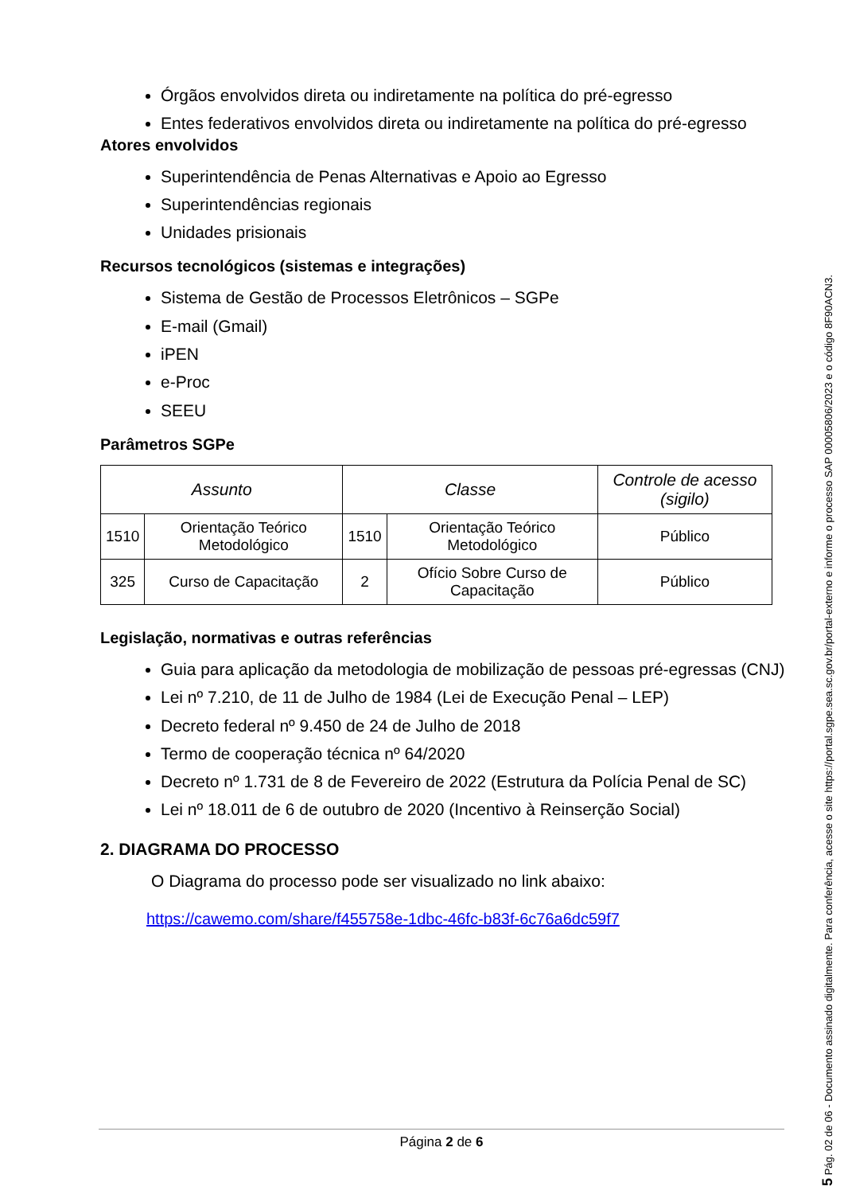Órgãos envolvidos direta ou indiretamente na política do pré-egresso
Entes federativos envolvidos direta ou indiretamente na política do pré-egresso
Atores envolvidos
Superintendência de Penas Alternativas e Apoio ao Egresso
Superintendências regionais
Unidades prisionais
Recursos tecnológicos (sistemas e integrações)
Sistema de Gestão de Processos Eletrônicos – SGPe
E-mail (Gmail)
iPEN
e-Proc
SEEU
Parâmetros SGPe
| Assunto | | Classe | | Controle de acesso (sigilo) |
| --- | --- | --- | --- | --- |
| 1510 | Orientação Teórico Metodológico | 1510 | Orientação Teórico Metodológico | Público |
| 325 | Curso de Capacitação | 2 | Ofício Sobre Curso de Capacitação | Público |
Legislação, normativas e outras referências
Guia para aplicação da metodologia de mobilização de pessoas pré-egressas (CNJ)
Lei nº 7.210, de 11 de Julho de 1984 (Lei de Execução Penal – LEP)
Decreto federal nº 9.450 de 24 de Julho de 2018
Termo de cooperação técnica nº 64/2020
Decreto nº 1.731 de 8 de Fevereiro de 2022 (Estrutura da Polícia Penal de SC)
Lei nº 18.011 de 6 de outubro de 2020 (Incentivo à Reinserção Social)
2. DIAGRAMA DO PROCESSO
O Diagrama do processo pode ser visualizado no link abaixo:
https://cawemo.com/share/f455758e-1dbc-46fc-b83f-6c76a6dc59f7
Página 2 de 6
5 Pág. 02 de 06 - Documento assinado digitalmente. Para conferência, acesse o site https://portal.sgpe.sea.sc.gov.br/portal-externo e informe o processo SAP 00005806/2023 e o código 8F90ACN3.